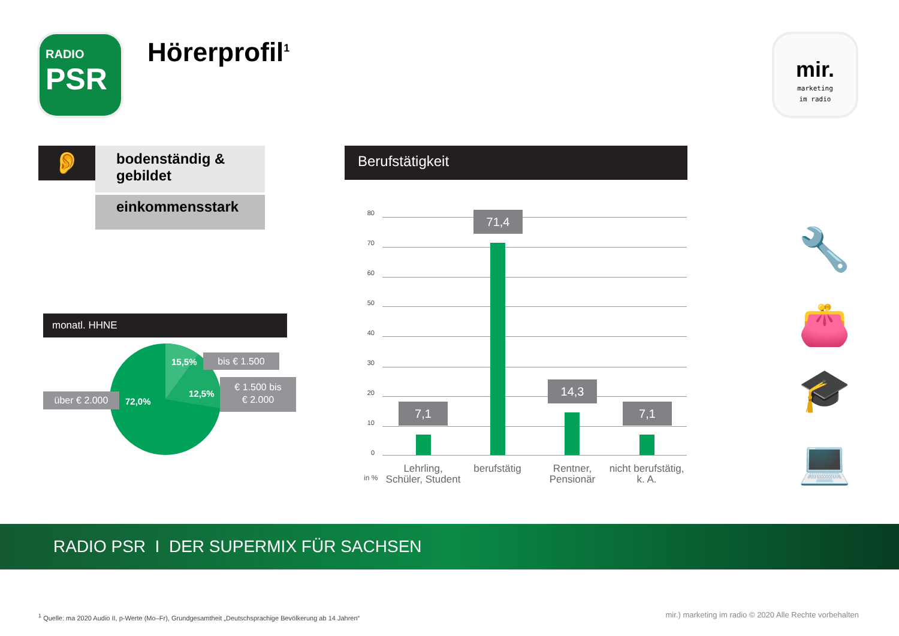RADIO
PSR
Hörerprofil<sup>1</sup>
mir.
marketing
im radio
👂
bodenständig &
gebildet
einkommensstark
monatl. HHNE
15,5%
12,5%
72,0%
bis € 1.500
€ 1.500 bis
€ 2.000
über € 2.000
Berufstätigkeit
80
70
60
50
40
30
20
10
0
7,1
71,4
14,3
7,1
in %
Lehrling, Schüler, Student
berufstätig
Rentner, Pensionär
nicht berufstätig, k. A.
🔧
👛
🎓
💻
RADIO PSR I DER SUPERMIX FÜR SACHSEN
<sup>1</sup> Quelle: ma 2020 Audio II, p-Werte (Mo–Fr), Grundgesamtheit „Deutschsprachige Bevölkerung ab 14 Jahren“
mir.) marketing im radio © 2020 Alle Rechte vorbehalten